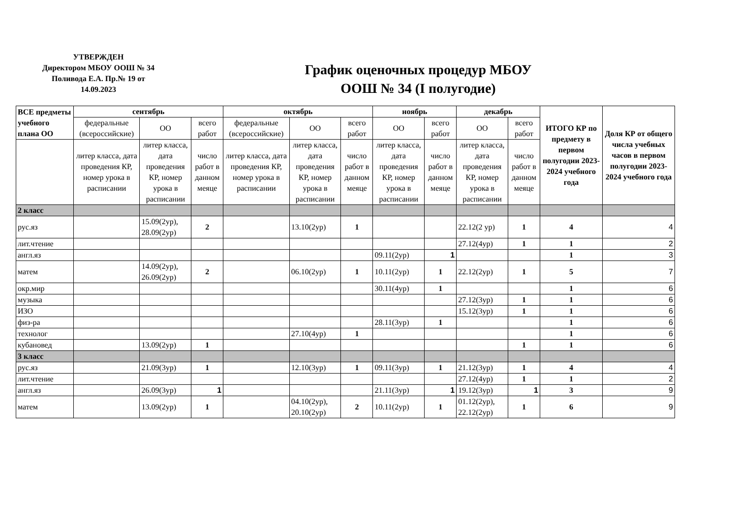УТВЕРЖДЕН
Директором МБОУ ООШ № 34
Поливода Е.А. Пр.№ 19 от
14.09.2023
График оценочных процедур МБОУ
ООШ № 34 (I полугодие)
| ВСЕ предметы учебного плана ОО | сентябрь | | | октябрь | | | ноябрь | | декабрь | | ИТОГО КР по предмету в первом полугодии 2023-2024 учебного года | Доля КР от общего числа учебных часов в первом полугодии 2023-2024 учебного года |
| --- | --- | --- | --- | --- | --- | --- | --- | --- | --- | --- | --- | --- |
| | федеральные (всероссийские) | ОО | всего работ | федеральные (всероссийские) | ОО | всего работ | ОО | всего работ | ОО | всего работ | | |
| | литер класса, дата проведения КР, номер урока в расписании | литер класса, дата проведения КР, номер урока в расписании | число работ в данном меяце | литер класса, дата проведения КР, номер урока в расписании | литер класса, дата проведения КР, номер урока в расписании | число работ в данном меяце | литер класса, дата проведения КР, номер урока в расписании | число работ в данном меяце | литер класса, дата проведения КР, номер урока в расписании | число работ в данном меяце | | |
| 2 класс | | | | | | | | | | | | |
| рус.яз | | 15.09(2ур), 28.09(2ур) | 2 | | 13.10(2ур) | 1 | | | 22.12(2 ур) | 1 | 4 | 4 |
| лит.чтение | | | | | | | | | 27.12(4ур) | 1 | 1 | 2 |
| англ.яз | | | | | | | 09.11(2ур) | 1 | | | 1 | 3 |
| матем | | 14.09(2ур), 26.09(2ур) | 2 | | 06.10(2ур) | 1 | 10.11(2ур) | 1 | 22.12(2ур) | 1 | 5 | 7 |
| окр.мир | | | | | | | 30.11(4ур) | 1 | | | 1 | 6 |
| музыка | | | | | | | | | 27.12(3ур) | 1 | 1 | 6 |
| ИЗО | | | | | | | | | 15.12(3ур) | 1 | 1 | 6 |
| физ-ра | | | | | | | 28.11(3ур) | 1 | | | 1 | 6 |
| технолог | | | | | 27.10(4ур) | 1 | | | | | 1 | 6 |
| кубановед | | 13.09(2ур) | 1 | | | | | | | 1 | 1 | 6 |
| 3 класс | | | | | | | | | | | | |
| рус.яз | | 21.09(3ур) | 1 | | 12.10(3ур) | 1 | 09.11(3ур) | 1 | 21.12(3ур) | 1 | 4 | 4 |
| лит.чтение | | | | | | | | | 27.12(4ур) | 1 | 1 | 2 |
| англ.яз | | 26.09(3ур) | 1 | | | | 21.11(3ур) | 1 | 19.12(3ур) | 1 | 3 | 9 |
| матем | | 13.09(2ур) | 1 | | 04.10(2ур), 20.10(2ур) | 2 | 10.11(2ур) | 1 | 01.12(2ур), 22.12(2ур) | 1 | 6 | 9 |